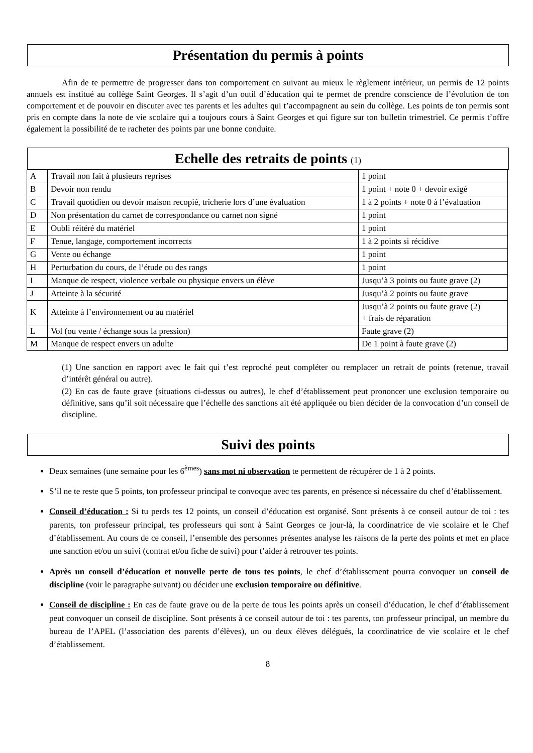Présentation du permis à points
Afin de te permettre de progresser dans ton comportement en suivant au mieux le règlement intérieur, un permis de 12 points annuels est institué au collège Saint Georges. Il s’agit d’un outil d’éducation qui te permet de prendre conscience de l’évolution de ton comportement et de pouvoir en discuter avec tes parents et les adultes qui t’accompagnent au sein du collège. Les points de ton permis sont pris en compte dans la note de vie scolaire qui a toujours cours à Saint Georges et qui figure sur ton bulletin trimestriel. Ce permis t’offre également la possibilité de te racheter des points par une bonne conduite.
Echelle des retraits de points (1)
| A | Travail non fait à plusieurs reprises | 1 point |
| B | Devoir non rendu | 1 point + note 0 + devoir exigé |
| C | Travail quotidien ou devoir maison recopié, tricherie lors d’une évaluation | 1 à 2 points + note 0 à l’évaluation |
| D | Non présentation du carnet de correspondance ou carnet non signé | 1 point |
| E | Oubli réitéré du matériel | 1 point |
| F | Tenue, langage, comportement incorrects | 1 à 2 points si récidive |
| G | Vente ou échange | 1 point |
| H | Perturbation du cours, de l’étude ou des rangs | 1 point |
| I | Manque de respect, violence verbale ou physique envers un élève | Jusqu’à 3 points ou faute grave (2) |
| J | Atteinte à la sécurité | Jusqu’à 2 points ou faute grave |
| K | Atteinte à l’environnement ou au matériel | Jusqu’à 2 points ou faute grave (2) + frais de réparation |
| L | Vol (ou vente / échange sous la pression) | Faute grave (2) |
| M | Manque de respect envers un adulte | De 1 point à faute grave (2) |
(1) Une sanction en rapport avec le fait qui t’est reproché peut compléter ou remplacer un retrait de points (retenue, travail d’intérêt général ou autre).
(2) En cas de faute grave (situations ci-dessus ou autres), le chef d’établissement peut prononcer une exclusion temporaire ou définitive, sans qu’il soit nécessaire que l’échelle des sanctions ait été appliquée ou bien décider de la convocation d’un conseil de discipline.
Suivi des points
Deux semaines (une semaine pour les 6<sup>èmes</sup>) sans mot ni observation te permettent de récupérer de 1 à 2 points.
S’il ne te reste que 5 points, ton professeur principal te convoque avec tes parents, en présence si nécessaire du chef d’établissement.
Conseil d’éducation : Si tu perds tes 12 points, un conseil d’éducation est organisé. Sont présents à ce conseil autour de toi : tes parents, ton professeur principal, tes professeurs qui sont à Saint Georges ce jour-là, la coordinatrice de vie scolaire et le Chef d’établissement. Au cours de ce conseil, l’ensemble des personnes présentes analyse les raisons de la perte des points et met en place une sanction et/ou un suivi (contrat et/ou fiche de suivi) pour t’aider à retrouver tes points.
Après un conseil d’éducation et nouvelle perte de tous tes points, le chef d’établissement pourra convoquer un conseil de discipline (voir le paragraphe suivant) ou décider une exclusion temporaire ou définitive.
Conseil de discipline : En cas de faute grave ou de la perte de tous les points après un conseil d’éducation, le chef d’établissement peut convoquer un conseil de discipline. Sont présents à ce conseil autour de toi : tes parents, ton professeur principal, un membre du bureau de l’APEL (l’association des parents d’élèves), un ou deux élèves délégués, la coordinatrice de vie scolaire et le chef d’établissement.
8